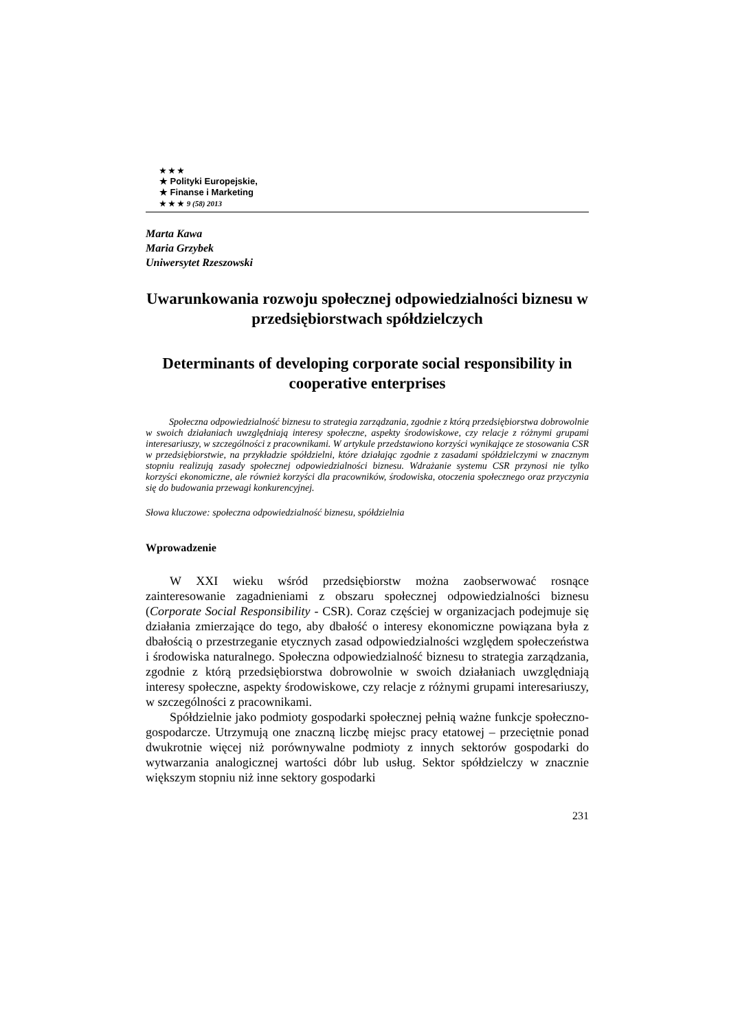★ ★ ★
★ Polityki Europejskie,
★ Finanse i Marketing
★ ★ ★ 9 (58) 2013
Marta Kawa
Maria Grzybek
Uniwersytet Rzeszowski
Uwarunkowania rozwoju społecznej odpowiedzialności biznesu w przedsiębiorstwach spółdzielczych
Determinants of developing corporate social responsibility in cooperative enterprises
Społeczna odpowiedzialność biznesu to strategia zarządzania, zgodnie z którą przedsiębiorstwa dobrowolnie w swoich działaniach uwzględniają interesy społeczne, aspekty środowiskowe, czy relacje z różnymi grupami interesariuszy, w szczególności z pracownikami. W artykule przedstawiono korzyści wynikające ze stosowania CSR w przedsiębiorstwie, na przykładzie spółdzielni, które działając zgodnie z zasadami spółdzielczymi w znacznym stopniu realizują zasady społecznej odpowiedzialności biznesu. Wdrażanie systemu CSR przynosi nie tylko korzyści ekonomiczne, ale również korzyści dla pracowników, środowiska, otoczenia społecznego oraz przyczynia się do budowania przewagi konkurencyjnej.
Słowa kluczowe: społeczna odpowiedzialność biznesu, spółdzielnia
Wprowadzenie
W XXI wieku wśród przedsiębiorstw można zaobserwować rosnące zainteresowanie zagadnieniami z obszaru społecznej odpowiedzialności biznesu (Corporate Social Responsibility - CSR). Coraz częściej w organizacjach podejmuje się działania zmierzające do tego, aby dbałość o interesy ekonomiczne powiązana była z dbałością o przestrzeganie etycznych zasad odpowiedzialności względem społeczeństwa i środowiska naturalnego. Społeczna odpowiedzialność biznesu to strategia zarządzania, zgodnie z którą przedsiębiorstwa dobrowolnie w swoich działaniach uwzględniają interesy społeczne, aspekty środowiskowe, czy relacje z różnymi grupami interesariuszy, w szczególności z pracownikami.
Spółdzielnie jako podmioty gospodarki społecznej pełnią ważne funkcje społeczno-gospodarcze. Utrzymują one znaczną liczbę miejsc pracy etatowej – przeciętnie ponad dwukrotnie więcej niż porównywalne podmioty z innych sektorów gospodarki do wytwarzania analogicznej wartości dóbr lub usług. Sektor spółdzielczy w znacznie większym stopniu niż inne sektory gospodarki
231